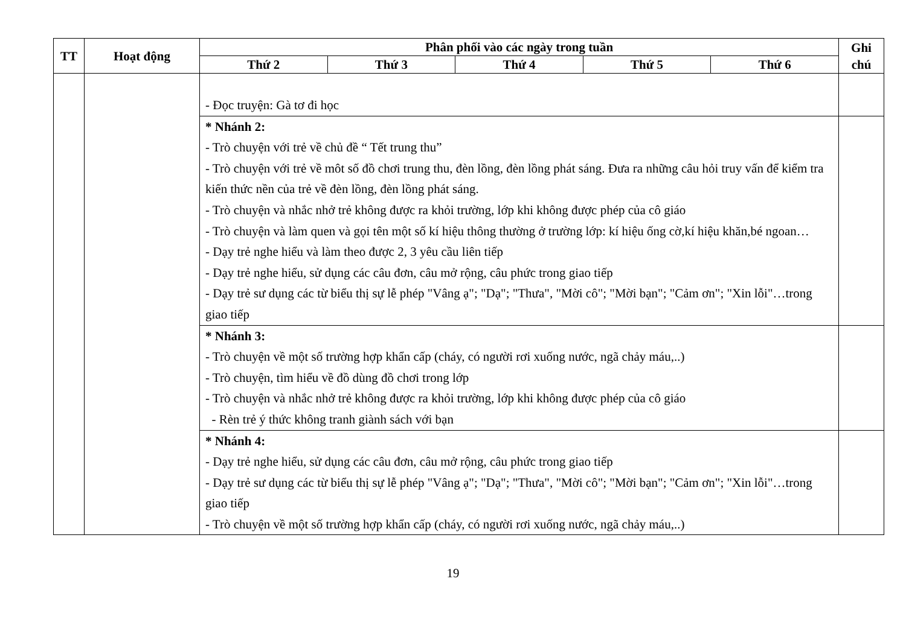| TT | Hoạt động | Phân phối vào các ngày trong tuần | | | | | Ghi chú |
| --- | --- | --- | --- | --- | --- | --- | --- |
| | | Thứ 2 | Thứ 3 | Thứ 4 | Thứ 5 | Thứ 6 | |
| | | - Đọc truyện: Gà tơ đi học | | | | | |
| | | * Nhánh 2: - Trò chuyện với trẻ về chủ đề “ Tết trung thu” - Trò chuyện với trẻ về môt số đồ chơi trung thu, đèn lồng, đèn lồng phát sáng. Đưa ra những câu hỏi truy vấn để kiểm tra kiến thức nền của trẻ về đèn lồng, đèn lồng phát sáng. - Trò chuyện và nhắc nhở trẻ không được ra khỏi trường, lớp khi không được phép của cô giáo - Trò chuyện và làm quen và gọi tên một số kí hiệu thông thường ở trường lớp: kí hiệu ống cờ,kí hiệu khăn,bé ngoan… - Dạy trẻ nghe hiểu và làm theo được 2, 3 yêu cầu liên tiếp - Dạy trẻ nghe hiểu, sử dụng các câu đơn, câu mở rộng, câu phức trong giao tiếp - Dạy trẻ sư dụng các từ biểu thị sự lễ phép "Vâng ạ"; "Dạ"; "Thưa", "Mời cô"; "Mời bạn"; "Cảm ơn"; "Xin lỗi"…trong giao tiếp | | | | | |
| | | * Nhánh 3: - Trò chuyện về một số trường hợp khẩn cấp (cháy, có người rơi xuống nước, ngã chảy máu,..) - Trò chuyện, tìm hiểu về đồ dùng đồ chơi trong lớp - Trò chuyện và nhắc nhở trẻ không được ra khỏi trường, lớp khi không được phép của cô giáo - Rèn trẻ ý thức không tranh giành sách với bạn | | | | | |
| | | * Nhánh 4: - Dạy trẻ nghe hiểu, sử dụng các câu đơn, câu mở rộng, câu phức trong giao tiếp - Dạy trẻ sư dụng các từ biểu thị sự lễ phép "Vâng ạ"; "Dạ"; "Thưa", "Mời cô"; "Mời bạn"; "Cảm ơn"; "Xin lỗi"…trong giao tiếp - Trò chuyện về một số trường hợp khẩn cấp (cháy, có người rơi xuống nước, ngã chảy máu,..) | | | | | |
19